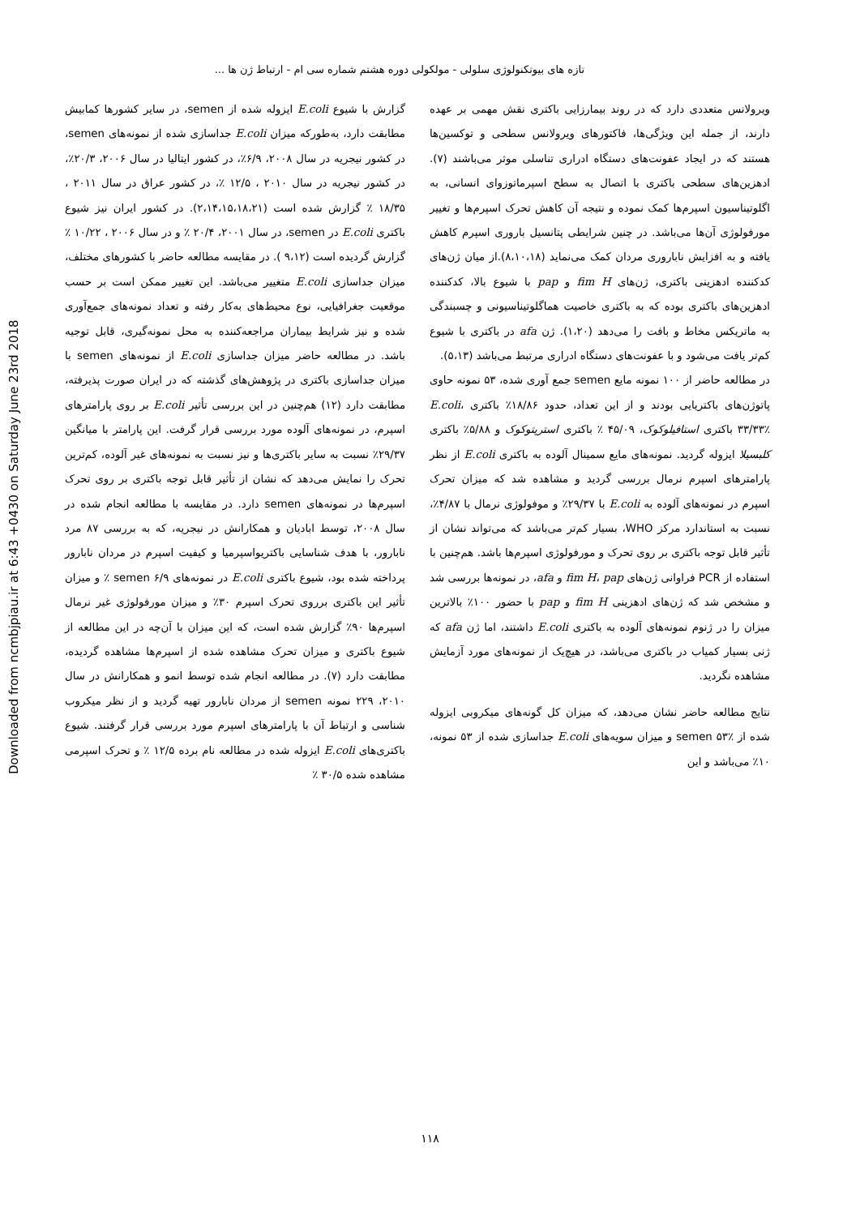تازه های بیوتکنولوژی سلولی - مولکولی دوره هشتم شماره سی ام - ارتباط ژن ها ...
Downloaded from ncmbjpiau.ir at 6:43 +0430 on Saturday June 23rd 2018
ویرولانس متعددی دارد که در روند بیمارزایی باکتری نقش مهمی بر عهده دارند، از جمله این ویژگی‌ها، فاکتورهای ویرولانس سطحی و توکسین‌ها هستند که در ایجاد عفونت‌های دستگاه ادراری تناسلی موثر می‌باشند (۷). ادهزین‌های سطحی باکتری با اتصال به سطح اسپرماتوزوای انسانی، به اگلوتیناسیون اسپرم‌ها کمک نموده و نتیجه آن کاهش تحرک اسپرم‌ها و تغییر مورفولوژی آن‌ها می‌باشد. در چنین شرایطی پتانسیل باروری اسپرم کاهش یافته و به افزایش ناباروری مردان کمک می‌نماید (۸،۱۰،۱۸).از میان ژن‌های کدکننده ادهزینی باکتری، ژن‌های fim H و pap با شیوع بالا، کدکننده ادهزین‌های باکتری بوده که به باکتری خاصیت هماگلوتیناسیونی و چسبندگی به ماتریکس مخاط و بافت را می‌دهد (۱،۲۰). ژن afa در باکتری با شیوع کم‌تر یافت می‌شود و با عفونت‌های دستگاه ادراری مرتبط می‌باشد (۵،۱۳).
در مطالعه حاضر از ۱۰۰ نمونه مایع semen جمع آوری شده، ۵۳ نمونه حاوی پاتوژن‌های باکتریایی بودند و از این تعداد، حدود ۱۸/۸۶٪ باکتری E.coli، ۳۳/۳۳٪ باکتری استافیلوکوک، ۴۵/۰۹ ٪ باکتری استرپتوکوک و ۵/۸۸٪ باکتری کلبسیلا ایزوله گردید. نمونه‌های مایع سمینال آلوده به باکتری E.coli از نظر پارامترهای اسپرم نرمال بررسی گردید و مشاهده شد که میزان تحرک اسپرم در نمونه‌های آلوده به E.coli با ۲۹/۳۷٪ و موفولوژی نرمال با ۴/۸۷٪، نسبت به استاندارد مرکز WHO، بسیار کم‌تر می‌باشد که می‌تواند نشان از تأثیر قابل توجه باکتری بر روی تحرک و مورفولوژی اسپرم‌ها باشد. هم‌چنین با استفاده از PCR فراوانی ژن‌های fim H، pap و afa، در نمونه‌ها بررسی شد و مشخص شد که ژن‌های ادهزینی fim H و pap با حضور ۱۰۰٪ بالاترین میزان را در ژنوم نمونه‌های آلوده به باکتری E.coli داشتند، اما ژن afa که ژنی بسیار کمیاب در باکتری می‌باشد، در هیچ‌یک از نمونه‌های مورد آزمایش مشاهده نگردید.
نتایج مطالعه حاضر نشان می‌دهد، که میزان کل گونه‌های میکروبی ایزوله شده از semen ۵۳٪ و میزان سویه‌های E.coli جداسازی شده از ۵۳ نمونه، ۱۰٪ می‌باشد و این
گزارش با شیوع E.coli ایزوله شده از semen، در سایر کشورها کمابیش مطابقت دارد، به‌طورکه میزان E.coli جداسازی شده از نمونه‌های semen، در کشور نیجریه در سال ۲۰۰۸، ۶/۹٪، در کشور ایتالیا در سال ۲۰۰۶، ۲۰/۳٪، در کشور نیجریه در سال ۲۰۱۰ ، ۱۲/۵ ٪، در کشور عراق در سال ۲۰۱۱ ، ۱۸/۳۵ ٪ گزارش شده است (۲،۱۴،۱۵،۱۸،۲۱). در کشور ایران نیز شیوع باکتری E.coli در semen، در سال ۲۰۰۱، ۲۰/۴ ٪ و در سال ۲۰۰۶ ، ۱۰/۲۲ ٪ گزارش گردیده است (۹،۱۲ ). در مقایسه مطالعه حاضر با کشورهای مختلف، میزان جداسازی E.coli متغییر می‌باشد. این تغییر ممکن است بر حسب موقعیت جغرافیایی، نوع محیط‌های به‌کار رفته و تعداد نمونه‌های جمع‌آوری شده و نیز شرایط بیماران مراجعه‌کننده به محل نمونه‌گیری، قابل توجیه باشد. در مطالعه حاضر میزان جداسازی E.coli از نمونه‌های semen با میزان جداسازی باکتری در پژوهش‌های گذشته که در ایران صورت پذیرفته، مطابقت دارد (۱۲) هم‌چنین در این بررسی تأثیر E.coli بر روی پارامترهای اسپرم، در نمونه‌های آلوده مورد بررسی قرار گرفت. این پارامتر با میانگین ۲۹/۳۷٪ نسبت به سایر باکتری‌ها و نیز نسبت به نمونه‌های غیر آلوده، کم‌ترین تحرک را نمایش می‌دهد که نشان از تأثیر قابل توجه باکتری بر روی تحرک اسپرم‌ها در نمونه‌های semen دارد. در مقایسه با مطالعه انجام شده در سال ۲۰۰۸، توسط ابادیان و همکارانش در نیجریه، که به بررسی ۸۷ مرد نابارور، با هدف شناسایی باکتریواسپرمیا و کیفیت اسپرم در مردان نابارور پرداخته شده بود، شیوع باکتری E.coli در نمونه‌های semen ۶/۹ ٪ و میزان تأثیر این باکتری برروی تحرک اسپرم ۳۰٪ و میزان مورفولوژی غیر نرمال اسپرم‌ها ۹۰٪ گزارش شده است، که این میزان با آن‌چه در این مطالعه از شیوع باکتری و میزان تحرک مشاهده شده از اسپرم‌ها مشاهده گردیده، مطابقت دارد (۷). در مطالعه انجام شده توسط انمو و همکارانش در سال ۲۰۱۰، ۲۲۹ نمونه semen از مردان نابارور تهیه گردید و از نظر میکروب شناسی و ارتباط آن با پارامترهای اسپرم مورد بررسی قرار گرفتند. شیوع باکتری‌های E.coli ایزوله شده در مطالعه نام برده ۱۲/۵ ٪ و تحرک اسپرمی مشاهده شده ۳۰/۵ ٪
۱۱۸